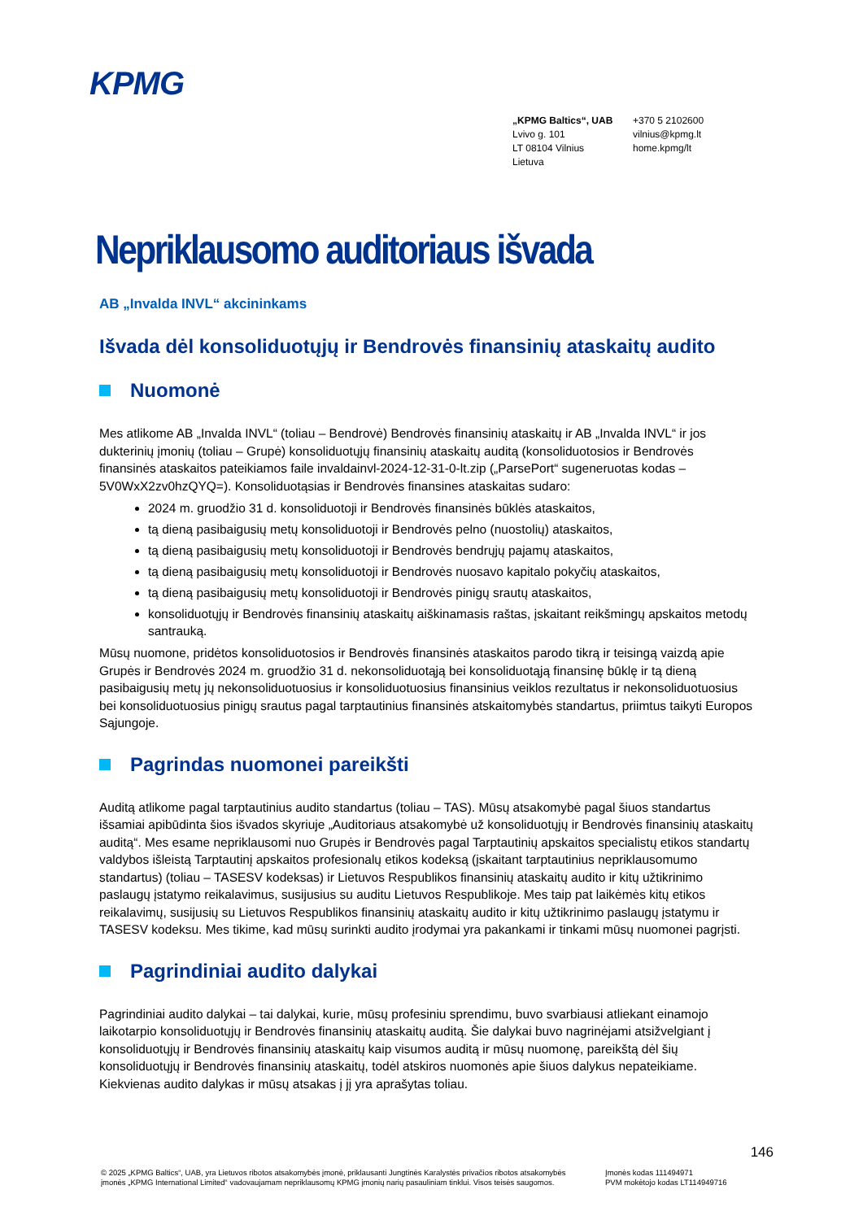KPMG
„KPMG Baltics“, UAB
Lvivo g. 101
LT 08104 Vilnius
Lietuva
+370 5 2102600
vilnius@kpmg.lt
home.kpmg/lt
Nepriklausomo auditoriaus išvada
AB „Invalda INVL“ akcininkams
Išvada dėl konsoliduotųjų ir Bendrovės finansinių ataskaitų audito
Nuomonė
Mes atlikome AB „Invalda INVL“ (toliau – Bendrovė) Bendrovės finansinių ataskaitų ir AB „Invalda INVL“ ir jos dukterinių įmonių (toliau – Grupė) konsoliduotųjų finansinių ataskaitų auditą (konsoliduotosios ir Bendrovės finansinės ataskaitos pateikiamos faile invaldainvl-2024-12-31-0-lt.zip („ParsePort“ sugeneruotas kodas – 5V0WxX2zv0hzQYQ=). Konsoliduotąsias ir Bendrovės finansines ataskaitas sudaro:
2024 m. gruodžio 31 d. konsoliduotoji ir Bendrovės finansinės būklės ataskaitos,
tą dieną pasibaigusių metų konsoliduotoji ir Bendrovės pelno (nuostolių) ataskaitos,
tą dieną pasibaigusių metų konsoliduotoji ir Bendrovės bendrųjų pajamų ataskaitos,
tą dieną pasibaigusių metų konsoliduotoji ir Bendrovės nuosavo kapitalo pokyčių ataskaitos,
tą dieną pasibaigusių metų konsoliduotoji ir Bendrovės pinigų srautų ataskaitos,
konsoliduotųjų ir Bendrovės finansinių ataskaitų aiškinamasis raštas, įskaitant reikšmingų apskaitos metodų santrauką.
Mūsų nuomone, pridėtos konsoliduotosios ir Bendrovės finansinės ataskaitos parodo tikrą ir teisingą vaizdą apie Grupės ir Bendrovės 2024 m. gruodžio 31 d. nekonsoliduotąją bei konsoliduotąją finansinę būklę ir tą dieną pasibaigusių metų jų nekonsoliduotuosius ir konsoliduotuosius finansinius veiklos rezultatus ir nekonsoliduotuosius bei konsoliduotuosius pinigų srautus pagal tarptautinius finansinės atskaitomybės standartus, priimtus taikyti Europos Sąjungoje.
Pagrindas nuomonei pareikšti
Auditą atlikome pagal tarptautinius audito standartus (toliau – TAS). Mūsų atsakomybė pagal šiuos standartus išsamiai apibūdinta šios išvados skyriuje „Auditoriaus atsakomybė už konsoliduotųjų ir Bendrovės finansinių ataskaitų auditą“. Mes esame nepriklausomi nuo Grupės ir Bendrovės pagal Tarptautinių apskaitos specialistų etikos standartų valdybos išleistą Tarptautinį apskaitos profesionalų etikos kodeksą (įskaitant tarptautinius nepriklausomumo standartus) (toliau – TASESV kodeksas) ir Lietuvos Respublikos finansinių ataskaitų audito ir kitų užtikrinimo paslaugų įstatymo reikalavimus, susijusius su auditu Lietuvos Respublikoje. Mes taip pat laikėmės kitų etikos reikalavimų, susijusių su Lietuvos Respublikos finansinių ataskaitų audito ir kitų užtikrinimo paslaugų įstatymu ir TASESV kodeksu. Mes tikime, kad mūsų surinkti audito įrodymai yra pakankami ir tinkami mūsų nuomonei pagrįsti.
Pagrindiniai audito dalykai
Pagrindiniai audito dalykai – tai dalykai, kurie, mūsų profesiniu sprendimu, buvo svarbiausi atliekant einamojo laikotarpio konsoliduotųjų ir Bendrovės finansinių ataskaitų auditą. Šie dalykai buvo nagrinėjami atsižvelgiant į konsoliduotųjų ir Bendrovės finansinių ataskaitų kaip visumos auditą ir mūsų nuomonę, pareikštą dėl šių konsoliduotųjų ir Bendrovės finansinių ataskaitų, todėl atskiros nuomonės apie šiuos dalykus nepateikiame. Kiekvienas audito dalykas ir mūsų atsakas į jį yra aprašytas toliau.
146
© 2025 „KPMG Baltics“, UAB, yra Lietuvos ribotos atsakomybės įmonė, priklausanti Jungtinės Karalystės privačios ribotos atsakomybės įmonės „KPMG International Limited“ vadovaujamam nepriklausomų KPMG įmonių narių pasauliniam tinklui. Visos teisės saugomos.
Įmonės kodas 111494971
PVM mokėtojo kodas LT114949716